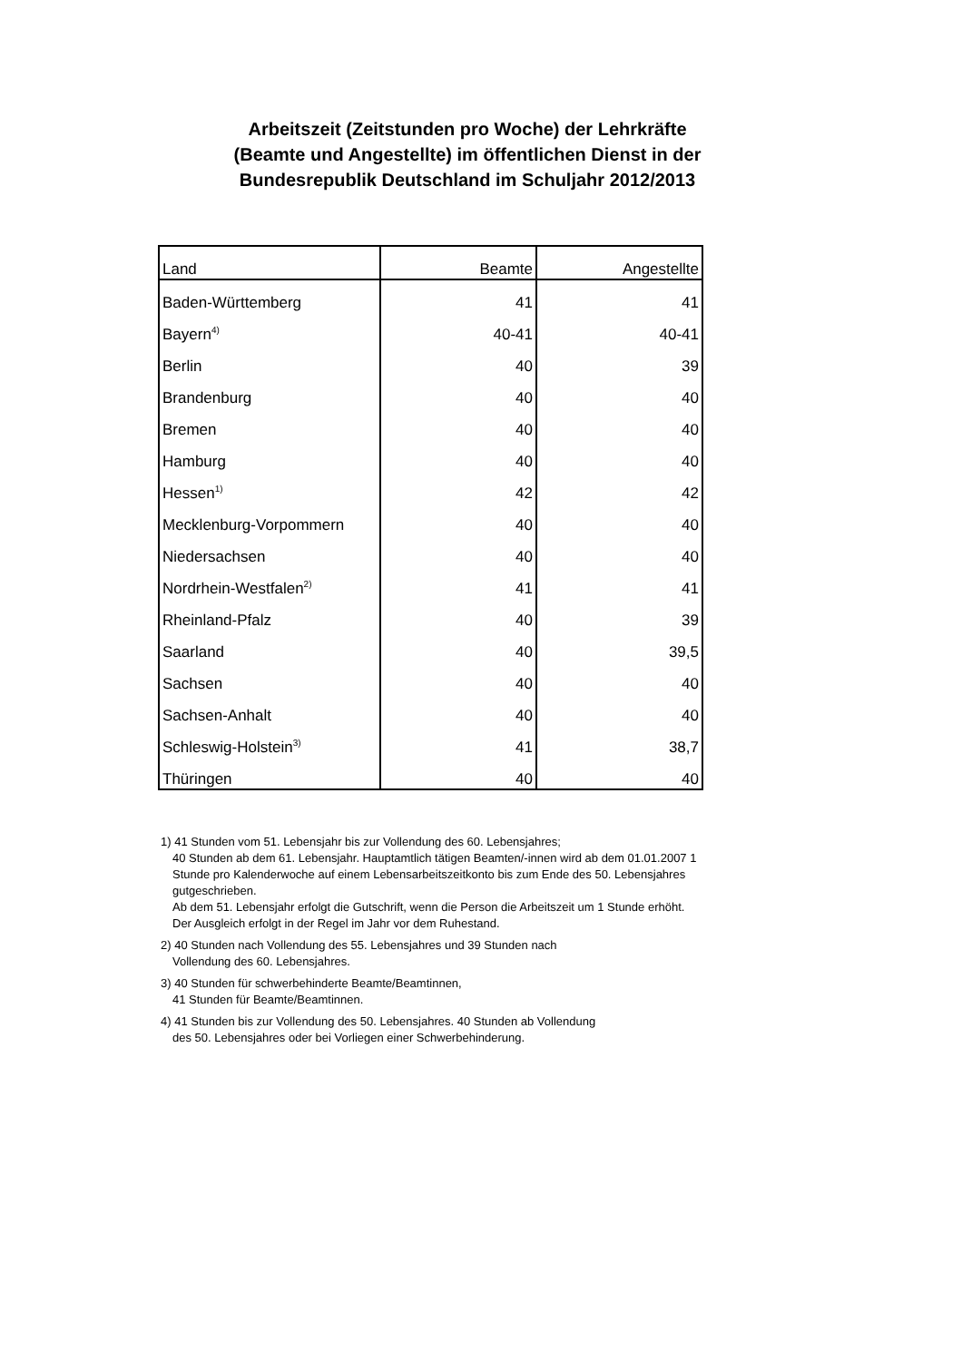Arbeitszeit (Zeitstunden pro Woche) der Lehrkräfte
(Beamte und Angestellte) im öffentlichen Dienst in der
Bundesrepublik Deutschland im Schuljahr 2012/2013
| Land | Beamte | Angestellte |
| --- | --- | --- |
| Baden-Württemberg | 41 | 41 |
| Bayern<sup>4)</sup> | 40-41 | 40-41 |
| Berlin | 40 | 39 |
| Brandenburg | 40 | 40 |
| Bremen | 40 | 40 |
| Hamburg | 40 | 40 |
| Hessen<sup>1)</sup> | 42 | 42 |
| Mecklenburg-Vorpommern | 40 | 40 |
| Niedersachsen | 40 | 40 |
| Nordrhein-Westfalen<sup>2)</sup> | 41 | 41 |
| Rheinland-Pfalz | 40 | 39 |
| Saarland | 40 | 39,5 |
| Sachsen | 40 | 40 |
| Sachsen-Anhalt | 40 | 40 |
| Schleswig-Holstein<sup>3)</sup> | 41 | 38,7 |
| Thüringen | 40 | 40 |
1) 41 Stunden vom 51. Lebensjahr bis zur Vollendung des 60. Lebensjahres;
40 Stunden ab dem 61. Lebensjahr. Hauptamtlich tätigen Beamten/-innen wird ab dem 01.01.2007 1 Stunde pro Kalenderwoche auf einem Lebensarbeitszeitkonto bis zum Ende des 50. Lebensjahres gutgeschrieben.
Ab dem 51. Lebensjahr erfolgt die Gutschrift, wenn die Person die Arbeitszeit um 1 Stunde erhöht. Der Ausgleich erfolgt in der Regel im Jahr vor dem Ruhestand.
2) 40 Stunden nach Vollendung des 55. Lebensjahres und 39 Stunden nach
Vollendung des 60. Lebensjahres.
3) 40 Stunden für schwerbehinderte Beamte/Beamtinnen,
41 Stunden für Beamte/Beamtinnen.
4) 41 Stunden bis zur Vollendung des 50. Lebensjahres. 40 Stunden ab Vollendung
des 50. Lebensjahres oder bei Vorliegen einer Schwerbehinderung.